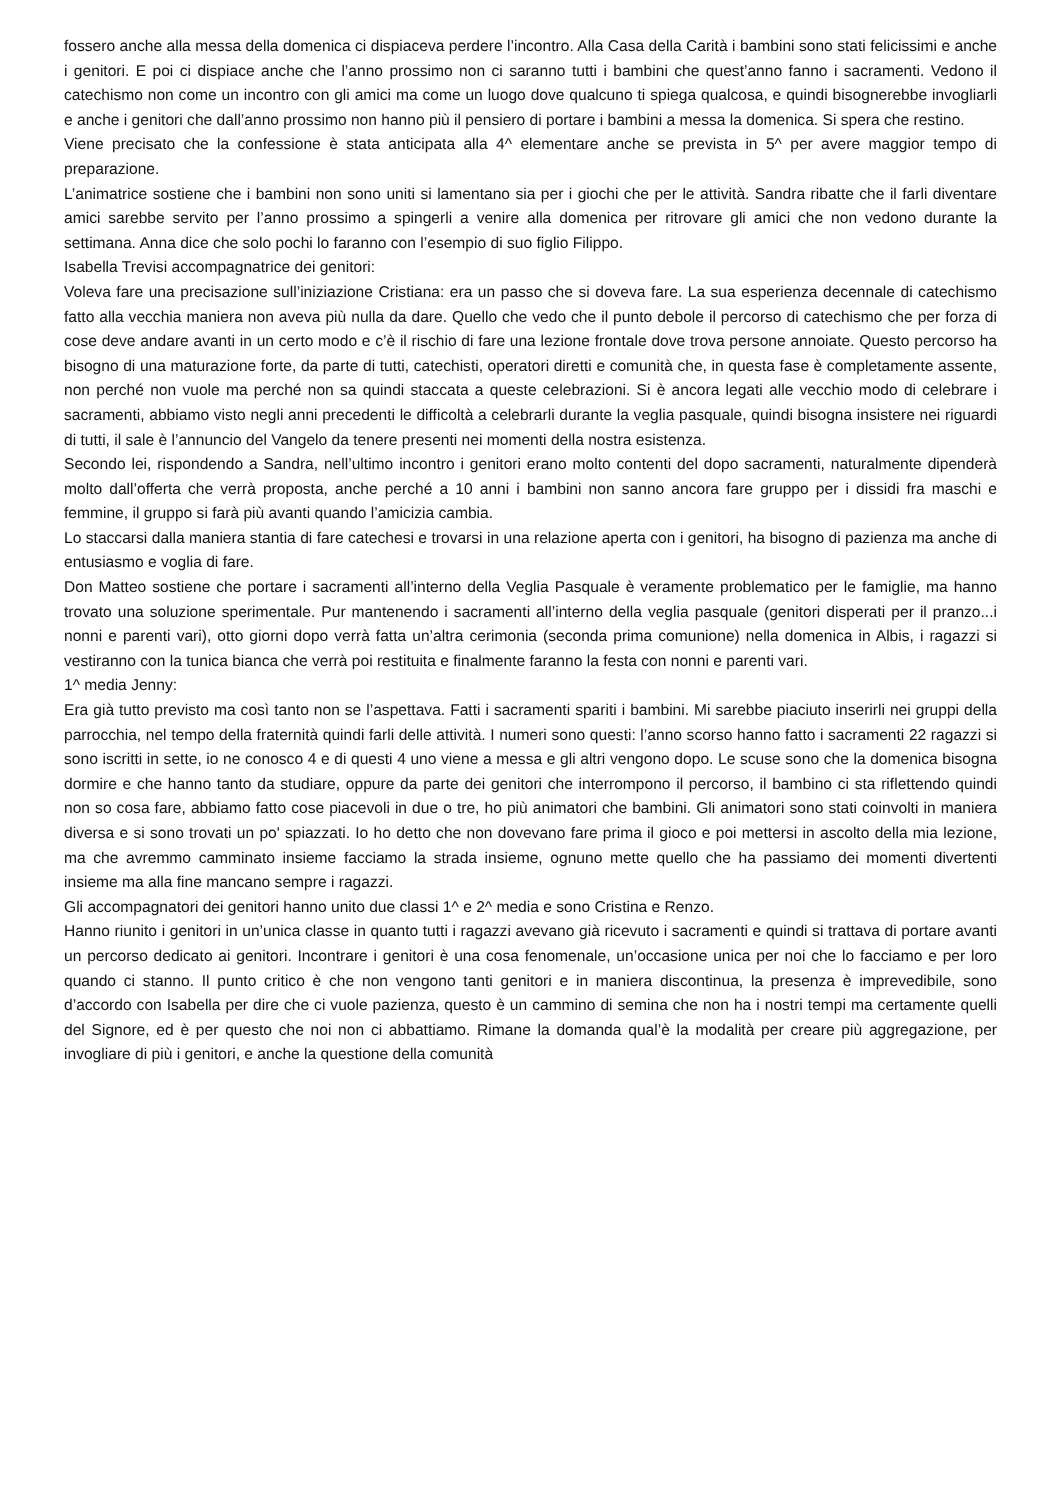fossero anche alla messa della domenica ci dispiaceva perdere l’incontro. Alla Casa della Carità i bambini sono stati felicissimi e anche i genitori. E poi ci dispiace anche che l’anno prossimo non ci saranno tutti i bambini che quest’anno fanno i sacramenti. Vedono il catechismo non come un incontro con gli amici ma come un luogo dove qualcuno ti spiega qualcosa, e quindi bisognerebbe invogliarli e anche i genitori che dall’anno prossimo non hanno più il pensiero di portare i bambini a messa la domenica. Si spera che restino.
Viene precisato che la confessione è stata anticipata alla 4^ elementare anche se prevista in 5^ per avere maggior tempo di preparazione.
L’animatrice sostiene che i bambini non sono uniti si lamentano sia per i giochi che per le attività. Sandra ribatte che il farli diventare amici sarebbe servito per l’anno prossimo a spingerli a venire alla domenica per ritrovare gli amici che non vedono durante la settimana. Anna dice che solo pochi lo faranno con l’esempio di suo figlio Filippo.
Isabella Trevisi accompagnatrice dei genitori:
Voleva fare una precisazione sull’iniziazione Cristiana: era un passo che si doveva fare. La sua esperienza decennale di catechismo fatto alla vecchia maniera non aveva più nulla da dare. Quello che vedo che il punto debole il percorso di catechismo che per forza di cose deve andare avanti in un certo modo e c’è il rischio di fare una lezione frontale dove trova persone annoiate. Questo percorso ha bisogno di una maturazione forte, da parte di tutti, catechisti, operatori diretti e comunità che, in questa fase è completamente assente, non perché non vuole ma perché non sa quindi staccata a queste celebrazioni. Si è ancora legati alle vecchio modo di celebrare i sacramenti, abbiamo visto negli anni precedenti le difficoltà a celebrarli durante la veglia pasquale, quindi bisogna insistere nei riguardi di tutti, il sale è l’annuncio del Vangelo da tenere presenti nei momenti della nostra esistenza.
Secondo lei, rispondendo a Sandra, nell’ultimo incontro i genitori erano molto contenti del dopo sacramenti, naturalmente dipenderà molto dall’offerta che verrà proposta, anche perché a 10 anni i bambini non sanno ancora fare gruppo per i dissidi fra maschi e femmine, il gruppo si farà più avanti quando l’amicizia cambia.
Lo staccarsi dalla maniera stantia di fare catechesi e trovarsi in una relazione aperta con i genitori, ha bisogno di pazienza ma anche di entusiasmo e voglia di fare.
Don Matteo sostiene che portare i sacramenti all’interno della Veglia Pasquale è veramente problematico per le famiglie, ma hanno trovato una soluzione sperimentale. Pur mantenendo i sacramenti all’interno della veglia pasquale (genitori disperati per il pranzo...i nonni e parenti vari), otto giorni dopo verrà fatta un’altra cerimonia (seconda prima comunione) nella domenica in Albis, i ragazzi si vestiranno con la tunica bianca che verrà poi restituita e finalmente faranno la festa con nonni e parenti vari.
1^ media Jenny:
Era già tutto previsto ma così tanto non se l’aspettava. Fatti i sacramenti spariti i bambini. Mi sarebbe piaciuto inserirli nei gruppi della parrocchia, nel tempo della fraternità quindi farli delle attività. I numeri sono questi: l’anno scorso hanno fatto i sacramenti 22 ragazzi si sono iscritti in sette, io ne conosco 4 e di questi 4 uno viene a messa e gli altri vengono dopo. Le scuse sono che la domenica bisogna dormire e che hanno tanto da studiare, oppure da parte dei genitori che interrompono il percorso, il bambino ci sta riflettendo quindi non so cosa fare, abbiamo fatto cose piacevoli in due o tre, ho più animatori che bambini. Gli animatori sono stati coinvolti in maniera diversa e si sono trovati un po' spiazzati. Io ho detto che non dovevano fare prima il gioco e poi mettersi in ascolto della mia lezione, ma che avremmo camminato insieme facciamo la strada insieme, ognuno mette quello che ha passiamo dei momenti divertenti insieme ma alla fine mancano sempre i ragazzi.
Gli accompagnatori dei genitori hanno unito due classi 1^ e 2^ media e sono Cristina e Renzo.
Hanno riunito i genitori in un’unica classe in quanto tutti i ragazzi avevano già ricevuto i sacramenti e quindi si trattava di portare avanti un percorso dedicato ai genitori. Incontrare i genitori è una cosa fenomenale, un’occasione unica per noi che lo facciamo e per loro quando ci stanno. Il punto critico è che non vengono tanti genitori e in maniera discontinua, la presenza è imprevedibile, sono d’accordo con Isabella per dire che ci vuole pazienza, questo è un cammino di semina che non ha i nostri tempi ma certamente quelli del Signore, ed è per questo che noi non ci abbattiamo. Rimane la domanda qual’è la modalità per creare più aggregazione, per invogliare di più i genitori, e anche la questione della comunità